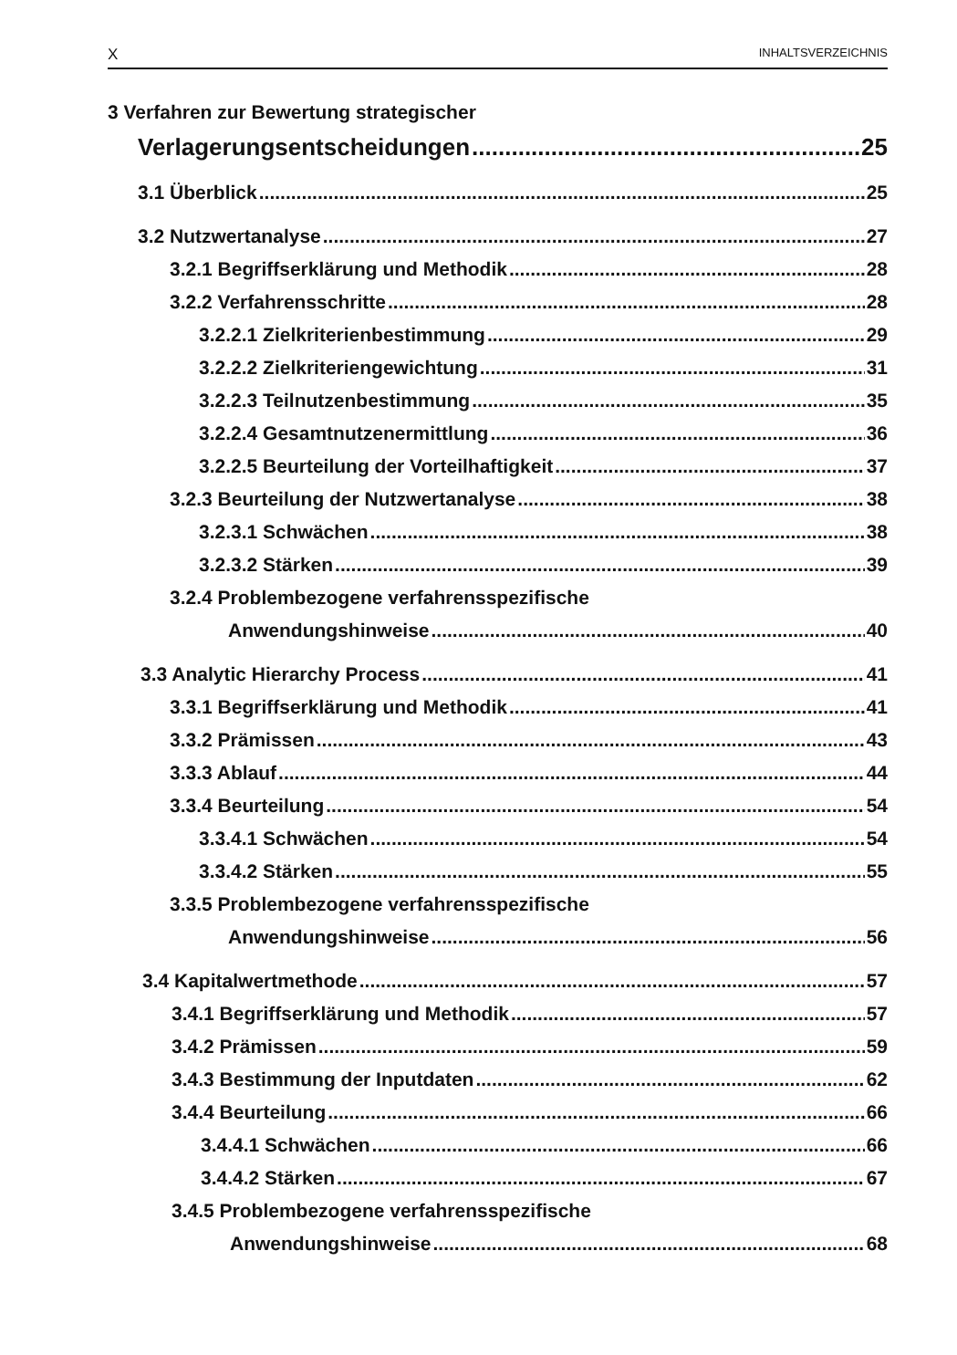X INHALTSVERZEICHNIS
3 Verfahren zur Bewertung strategischer
Verlagerungsentscheidungen 25
3.1 Überblick 25
3.2 Nutzwertanalyse 27
3.2.1 Begriffserklärung und Methodik 28
3.2.2 Verfahrensschritte 28
3.2.2.1 Zielkriterienbestimmung 29
3.2.2.2 Zielkriteriengewichtung 31
3.2.2.3 Teilnutzenbestimmung 35
3.2.2.4 Gesamtnutzenermittlung 36
3.2.2.5 Beurteilung der Vorteilhaftigkeit 37
3.2.3 Beurteilung der Nutzwertanalyse 38
3.2.3.1 Schwächen 38
3.2.3.2 Stärken 39
3.2.4 Problembezogene verfahrensspezifische
Anwendungshinweise 40
3.3 Analytic Hierarchy Process 41
3.3.1 Begriffserklärung und Methodik 41
3.3.2 Prämissen 43
3.3.3 Ablauf 44
3.3.4 Beurteilung 54
3.3.4.1 Schwächen 54
3.3.4.2 Stärken 55
3.3.5 Problembezogene verfahrensspezifische
Anwendungshinweise 56
3.4 Kapitalwertmethode 57
3.4.1 Begriffserklärung und Methodik 57
3.4.2 Prämissen 59
3.4.3 Bestimmung der Inputdaten 62
3.4.4 Beurteilung 66
3.4.4.1 Schwächen 66
3.4.4.2 Stärken 67
3.4.5 Problembezogene verfahrensspezifische
Anwendungshinweise 68